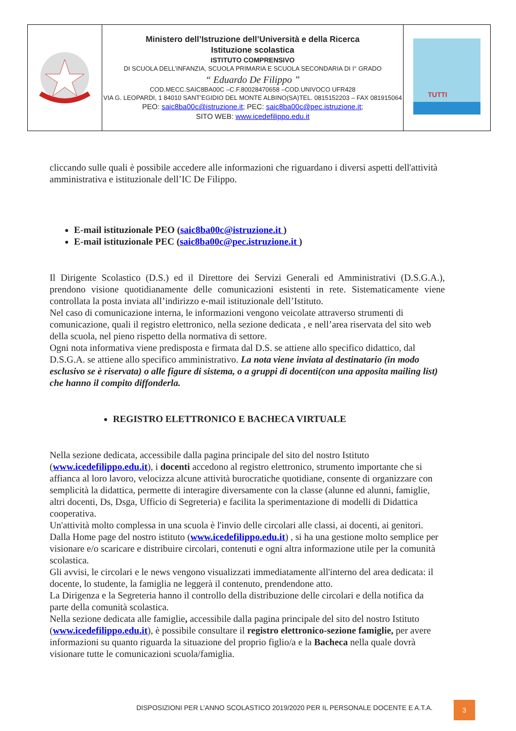| | Ministero dell’Istruzione dell’Università e della Ricerca Istituzione scolastica ISTITUTO COMPRENSIVO DI SCUOLA DELL’INFANZIA, SCUOLA PRIMARIA E SCUOLA SECONDARIA DI I° GRADO “ Eduardo De Filippo ” COD.MECC.SAIC8BA00C –C.F.80028470658 –COD.UNIVOCO UFR428 VIA G. LEOPARDI, 1 84010 SANT’EGIDIO DEL MONTE ALBINO(SA)TEL. 0815152203 – FAX 081915064 PEO: saic8ba00c@istruzione.it ; PEC: saic8ba00c@pec.istruzione.it ; SITO WEB: www.icedefilippo.edu.it | TUTTI |
cliccando sulle quali è possibile accedere alle informazioni che riguardano i diversi aspetti dell'attività amministrativa e istituzionale dell’IC De Filippo.
E-mail istituzionale PEO (saic8ba00c@istruzione.it )
E-mail istituzionale PEC (saic8ba00c@pec.istruzione.it )
Il Dirigente Scolastico (D.S.) ed il Direttore dei Servizi Generali ed Amministrativi (D.S.G.A.), prendono visione quotidianamente delle comunicazioni esistenti in rete. Sistematicamente viene controllata la posta inviata all’indirizzo e-mail istituzionale dell’Istituto.
Nel caso di comunicazione interna, le informazioni vengono veicolate attraverso strumenti di comunicazione, quali il registro elettronico, nella sezione dedicata , e nell’area riservata del sito web della scuola, nel pieno rispetto della normativa di settore.
Ogni nota informativa viene predisposta e firmata dal D.S. se attiene allo specifico didattico, dal D.S.G.A. se attiene allo specifico amministrativo. La nota viene inviata al destinatario (in modo esclusivo se è riservata) o alle figure di sistema, o a gruppi di docenti(con una apposita mailing list) che hanno il compito diffonderla.
REGISTRO ELETTRONICO E BACHECA VIRTUALE
Nella sezione dedicata, accessibile dalla pagina principale del sito del nostro Istituto (www.icedefilippo.edu.it), i docenti accedono al registro elettronico, strumento importante che si affianca al loro lavoro, velocizza alcune attività burocratiche quotidiane, consente di organizzare con semplicità la didattica, permette di interagire diversamente con la classe (alunne ed alunni, famiglie, altri docenti, Ds, Dsga, Ufficio di Segreteria) e facilita la sperimentazione di modelli di Didattica cooperativa.
Un'attività molto complessa in una scuola è l'invio delle circolari alle classi, ai docenti, ai genitori. Dalla Home page del nostro istituto (www.icedefilippo.edu.it) , si ha una gestione molto semplice per visionare e/o scaricare e distribuire circolari, contenuti e ogni altra informazione utile per la comunità scolastica.
Gli avvisi, le circolari e le news vengono visualizzati immediatamente all'interno del area dedicata: il docente, lo studente, la famiglia ne leggerà il contenuto, prendendone atto.
La Dirigenza e la Segreteria hanno il controllo della distribuzione delle circolari e della notifica da parte della comunità scolastica.
Nella sezione dedicata alle famiglie, accessibile dalla pagina principale del sito del nostro Istituto (www.icedefilippo.edu.it), è possibile consultare il registro elettronico-sezione famiglie, per avere informazioni su quanto riguarda la situazione del proprio figlio/a e la Bacheca nella quale dovrà visionare tutte le comunicazioni scuola/famiglia.
DISPOSIZIONI PER L’ANNO SCOLASTICO 2019/2020 PER IL PERSONALE DOCENTE E A.T.A.
3